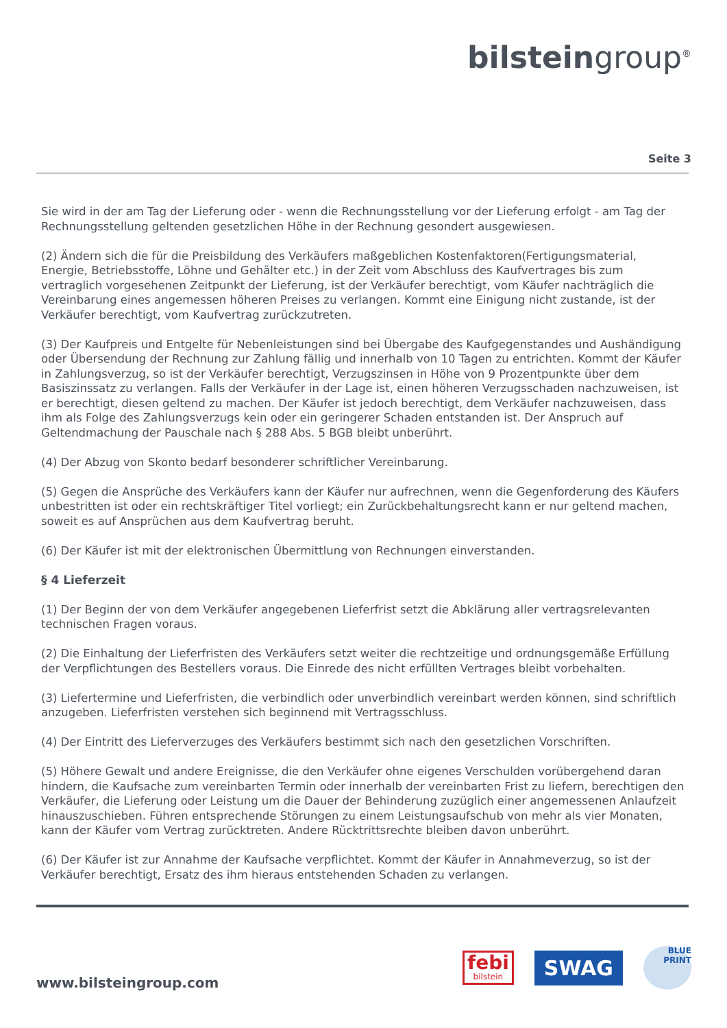bilsteingroup<sup>®</sup>
Seite 3
Sie wird in der am Tag der Lieferung oder - wenn die Rechnungsstellung vor der Lieferung erfolgt - am Tag der Rechnungsstellung geltenden gesetzlichen Höhe in der Rechnung gesondert ausgewiesen.
(2) Ändern sich die für die Preisbildung des Verkäufers maßgeblichen Kostenfaktoren(Fertigungsmaterial, Energie, Betriebsstoffe, Löhne und Gehälter etc.) in der Zeit vom Abschluss des Kaufvertrages bis zum vertraglich vorgesehenen Zeitpunkt der Lieferung, ist der Verkäufer berechtigt, vom Käufer nachträglich die Vereinbarung eines angemessen höheren Preises zu verlangen. Kommt eine Einigung nicht zustande, ist der Verkäufer berechtigt, vom Kaufvertrag zurückzutreten.
(3) Der Kaufpreis und Entgelte für Nebenleistungen sind bei Übergabe des Kaufgegenstandes und Aushändigung oder Übersendung der Rechnung zur Zahlung fällig und innerhalb von 10 Tagen zu entrichten. Kommt der Käufer in Zahlungsverzug, so ist der Verkäufer berechtigt, Verzugszinsen in Höhe von 9 Prozentpunkte über dem Basiszinssatz zu verlangen. Falls der Verkäufer in der Lage ist, einen höheren Verzugsschaden nachzuweisen, ist er berechtigt, diesen geltend zu machen. Der Käufer ist jedoch berechtigt, dem Verkäufer nachzuweisen, dass ihm als Folge des Zahlungsverzugs kein oder ein geringerer Schaden entstanden ist. Der Anspruch auf Geltendmachung der Pauschale nach § 288 Abs. 5 BGB bleibt unberührt.
(4) Der Abzug von Skonto bedarf besonderer schriftlicher Vereinbarung.
(5) Gegen die Ansprüche des Verkäufers kann der Käufer nur aufrechnen, wenn die Gegenforderung des Käufers unbestritten ist oder ein rechtskräftiger Titel vorliegt; ein Zurückbehaltungsrecht kann er nur geltend machen, soweit es auf Ansprüchen aus dem Kaufvertrag beruht.
(6) Der Käufer ist mit der elektronischen Übermittlung von Rechnungen einverstanden.
§ 4 Lieferzeit
(1) Der Beginn der von dem Verkäufer angegebenen Lieferfrist setzt die Abklärung aller vertragsrelevanten technischen Fragen voraus.
(2) Die Einhaltung der Lieferfristen des Verkäufers setzt weiter die rechtzeitige und ordnungsgemäße Erfüllung der Verpflichtungen des Bestellers voraus. Die Einrede des nicht erfüllten Vertrages bleibt vorbehalten.
(3) Liefertermine und Lieferfristen, die verbindlich oder unverbindlich vereinbart werden können, sind schriftlich anzugeben. Lieferfristen verstehen sich beginnend mit Vertragsschluss.
(4) Der Eintritt des Lieferverzuges des Verkäufers bestimmt sich nach den gesetzlichen Vorschriften.
(5) Höhere Gewalt und andere Ereignisse, die den Verkäufer ohne eigenes Verschulden vorübergehend daran hindern, die Kaufsache zum vereinbarten Termin oder innerhalb der vereinbarten Frist zu liefern, berechtigen den Verkäufer, die Lieferung oder Leistung um die Dauer der Behinderung zuzüglich einer angemessenen Anlaufzeit hinauszuschieben. Führen entsprechende Störungen zu einem Leistungsaufschub von mehr als vier Monaten, kann der Käufer vom Vertrag zurücktreten. Andere Rücktrittsrechte bleiben davon unberührt.
(6) Der Käufer ist zur Annahme der Kaufsache verpflichtet. Kommt der Käufer in Annahmeverzug, so ist der Verkäufer berechtigt, Ersatz des ihm hieraus entstehenden Schaden zu verlangen.
www.bilsteingroup.com
febi
bilstein
SWAG
BLUE
PRINT